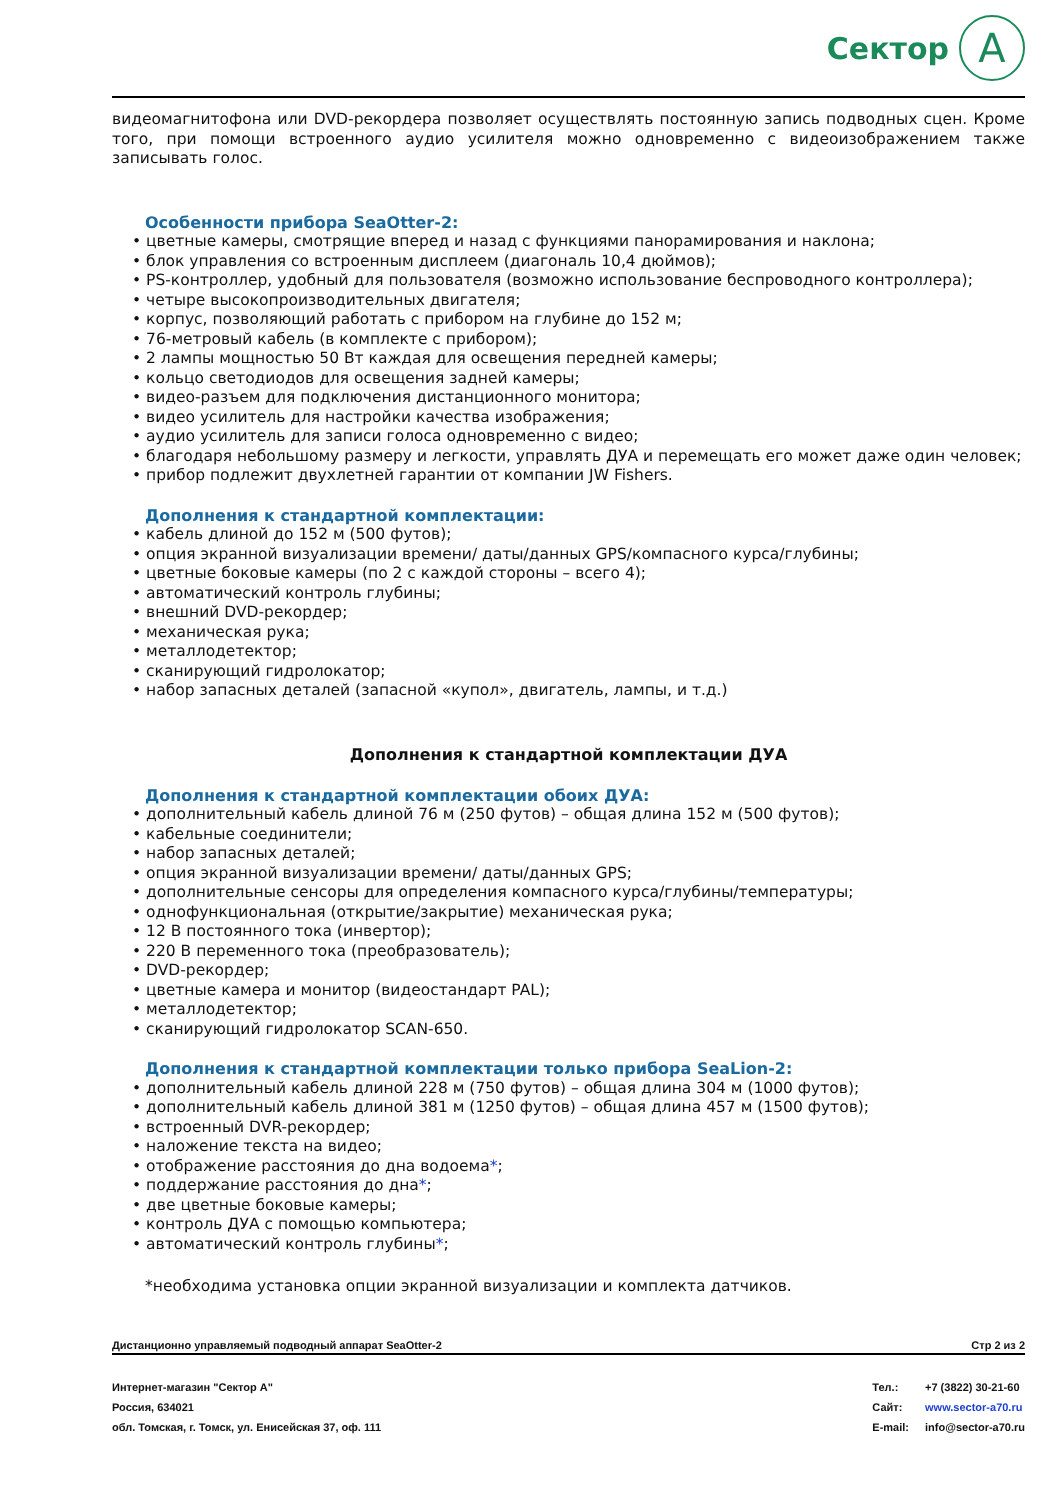Сектор A
видеомагнитофона или DVD-рекордера позволяет осуществлять постоянную запись подводных сцен. Кроме того, при помощи встроенного аудио усилителя можно одновременно с видеоизображением также записывать голос.
Особенности прибора SeaOtter-2:
• цветные камеры, смотрящие вперед и назад с функциями панорамирования и наклона;
• блок управления со встроенным дисплеем (диагональ 10,4 дюймов);
• PS-контроллер, удобный для пользователя (возможно использование беспроводного контроллера);
• четыре высокопроизводительных двигателя;
• корпус, позволяющий работать с прибором на глубине до 152 м;
• 76-метровый кабель (в комплекте с прибором);
• 2 лампы мощностью 50 Вт каждая для освещения передней камеры;
• кольцо светодиодов для освещения задней камеры;
• видео-разъем для подключения дистанционного монитора;
• видео усилитель для настройки качества изображения;
• аудио усилитель для записи голоса одновременно с видео;
• благодаря небольшому размеру и легкости, управлять ДУА и перемещать его может даже один человек;
• прибор подлежит двухлетней гарантии от компании JW Fishers.
Дополнения к стандартной комплектации:
• кабель длиной до 152 м (500 футов);
• опция экранной визуализации времени/ даты/данных GPS/компасного курса/глубины;
• цветные боковые камеры (по 2 с каждой стороны – всего 4);
• автоматический контроль глубины;
• внешний DVD-рекордер;
• механическая рука;
• металлодетектор;
• сканирующий гидролокатор;
• набор запасных деталей (запасной «купол», двигатель, лампы, и т.д.)
Дополнения к стандартной комплектации ДУА
Дополнения к стандартной комплектации обоих ДУА:
• дополнительный кабель длиной 76 м (250 футов) – общая длина 152 м (500 футов);
• кабельные соединители;
• набор запасных деталей;
• опция экранной визуализации времени/ даты/данных GPS;
• дополнительные сенсоры для определения компасного курса/глубины/температуры;
• однофункциональная (открытие/закрытие) механическая рука;
• 12 В постоянного тока (инвертор);
• 220 В переменного тока (преобразователь);
• DVD-рекордер;
• цветные камера и монитор (видеостандарт PAL);
• металлодетектор;
• сканирующий гидролокатор SCAN-650.
Дополнения к стандартной комплектации только прибора SeaLion-2:
• дополнительный кабель длиной 228 м (750 футов) – общая длина 304 м (1000 футов);
• дополнительный кабель длиной 381 м (1250 футов) – общая длина 457 м (1500 футов);
• встроенный DVR-рекордер;
• наложение текста на видео;
• отображение расстояния до дна водоема*;
• поддержание расстояния до дна*;
• две цветные боковые камеры;
• контроль ДУА с помощью компьютера;
• автоматический контроль глубины*;
*необходима установка опции экранной визуализации и комплекта датчиков.
Дистанционно управляемый подводный аппарат SeaOtter-2 Стр 2 из 2
Интернет-магазин "Сектор А"
Россия, 634021
обл. Томская, г. Томск, ул. Енисейская 37, оф. 111
Тел.:
Сайт:
E-mail:
+7 (3822) 30-21-60
www.sector-a70.ru
info@sector-a70.ru